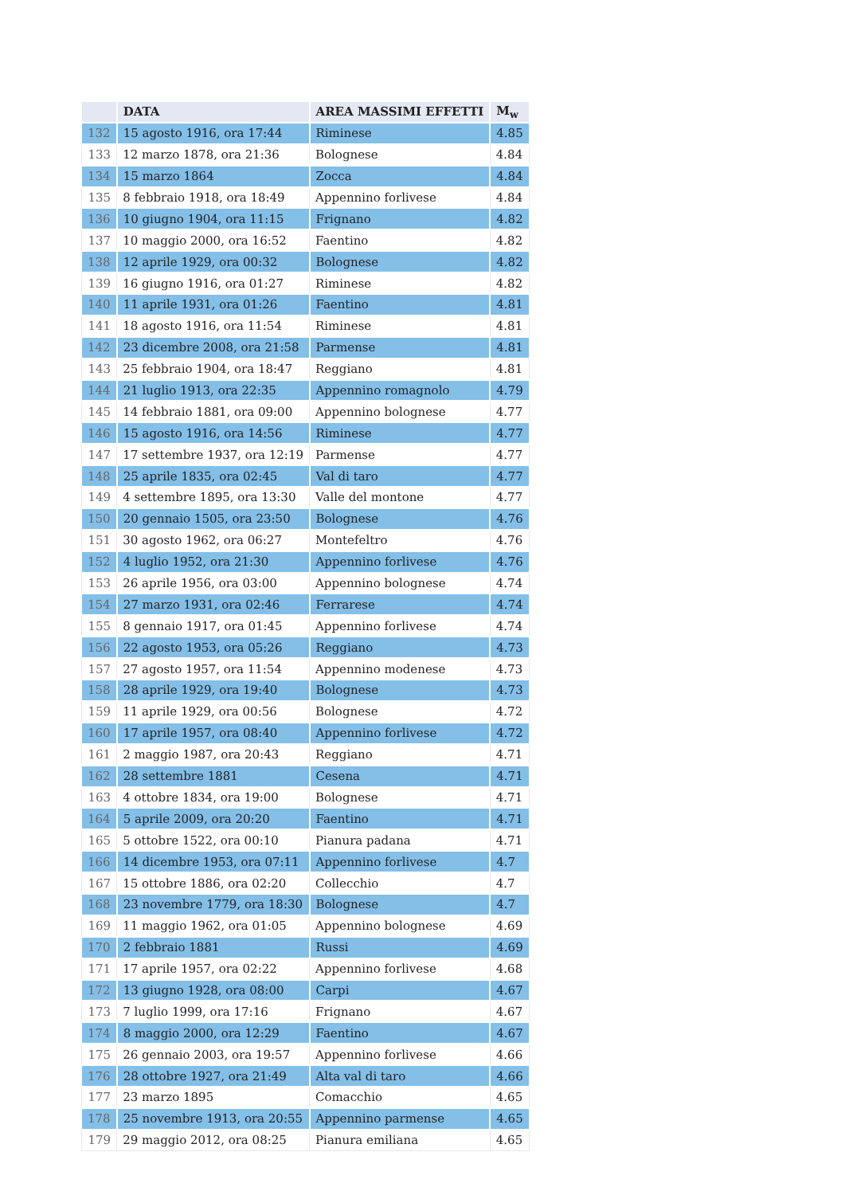| | DATA | AREA MASSIMI EFFETTI | M<sub>w</sub> |
| --- | --- | --- | --- |
| 132 | 15 agosto 1916, ora 17:44 | Riminese | 4.85 |
| 133 | 12 marzo 1878, ora 21:36 | Bolognese | 4.84 |
| 134 | 15 marzo 1864 | Zocca | 4.84 |
| 135 | 8 febbraio 1918, ora 18:49 | Appennino forlivese | 4.84 |
| 136 | 10 giugno 1904, ora 11:15 | Frignano | 4.82 |
| 137 | 10 maggio 2000, ora 16:52 | Faentino | 4.82 |
| 138 | 12 aprile 1929, ora 00:32 | Bolognese | 4.82 |
| 139 | 16 giugno 1916, ora 01:27 | Riminese | 4.82 |
| 140 | 11 aprile 1931, ora 01:26 | Faentino | 4.81 |
| 141 | 18 agosto 1916, ora 11:54 | Riminese | 4.81 |
| 142 | 23 dicembre 2008, ora 21:58 | Parmense | 4.81 |
| 143 | 25 febbraio 1904, ora 18:47 | Reggiano | 4.81 |
| 144 | 21 luglio 1913, ora 22:35 | Appennino romagnolo | 4.79 |
| 145 | 14 febbraio 1881, ora 09:00 | Appennino bolognese | 4.77 |
| 146 | 15 agosto 1916, ora 14:56 | Riminese | 4.77 |
| 147 | 17 settembre 1937, ora 12:19 | Parmense | 4.77 |
| 148 | 25 aprile 1835, ora 02:45 | Val di taro | 4.77 |
| 149 | 4 settembre 1895, ora 13:30 | Valle del montone | 4.77 |
| 150 | 20 gennaio 1505, ora 23:50 | Bolognese | 4.76 |
| 151 | 30 agosto 1962, ora 06:27 | Montefeltro | 4.76 |
| 152 | 4 luglio 1952, ora 21:30 | Appennino forlivese | 4.76 |
| 153 | 26 aprile 1956, ora 03:00 | Appennino bolognese | 4.74 |
| 154 | 27 marzo 1931, ora 02:46 | Ferrarese | 4.74 |
| 155 | 8 gennaio 1917, ora 01:45 | Appennino forlivese | 4.74 |
| 156 | 22 agosto 1953, ora 05:26 | Reggiano | 4.73 |
| 157 | 27 agosto 1957, ora 11:54 | Appennino modenese | 4.73 |
| 158 | 28 aprile 1929, ora 19:40 | Bolognese | 4.73 |
| 159 | 11 aprile 1929, ora 00:56 | Bolognese | 4.72 |
| 160 | 17 aprile 1957, ora 08:40 | Appennino forlivese | 4.72 |
| 161 | 2 maggio 1987, ora 20:43 | Reggiano | 4.71 |
| 162 | 28 settembre 1881 | Cesena | 4.71 |
| 163 | 4 ottobre 1834, ora 19:00 | Bolognese | 4.71 |
| 164 | 5 aprile 2009, ora 20:20 | Faentino | 4.71 |
| 165 | 5 ottobre 1522, ora 00:10 | Pianura padana | 4.71 |
| 166 | 14 dicembre 1953, ora 07:11 | Appennino forlivese | 4.7 |
| 167 | 15 ottobre 1886, ora 02:20 | Collecchio | 4.7 |
| 168 | 23 novembre 1779, ora 18:30 | Bolognese | 4.7 |
| 169 | 11 maggio 1962, ora 01:05 | Appennino bolognese | 4.69 |
| 170 | 2 febbraio 1881 | Russi | 4.69 |
| 171 | 17 aprile 1957, ora 02:22 | Appennino forlivese | 4.68 |
| 172 | 13 giugno 1928, ora 08:00 | Carpi | 4.67 |
| 173 | 7 luglio 1999, ora 17:16 | Frignano | 4.67 |
| 174 | 8 maggio 2000, ora 12:29 | Faentino | 4.67 |
| 175 | 26 gennaio 2003, ora 19:57 | Appennino forlivese | 4.66 |
| 176 | 28 ottobre 1927, ora 21:49 | Alta val di taro | 4.66 |
| 177 | 23 marzo 1895 | Comacchio | 4.65 |
| 178 | 25 novembre 1913, ora 20:55 | Appennino parmense | 4.65 |
| 179 | 29 maggio 2012, ora 08:25 | Pianura emiliana | 4.65 |